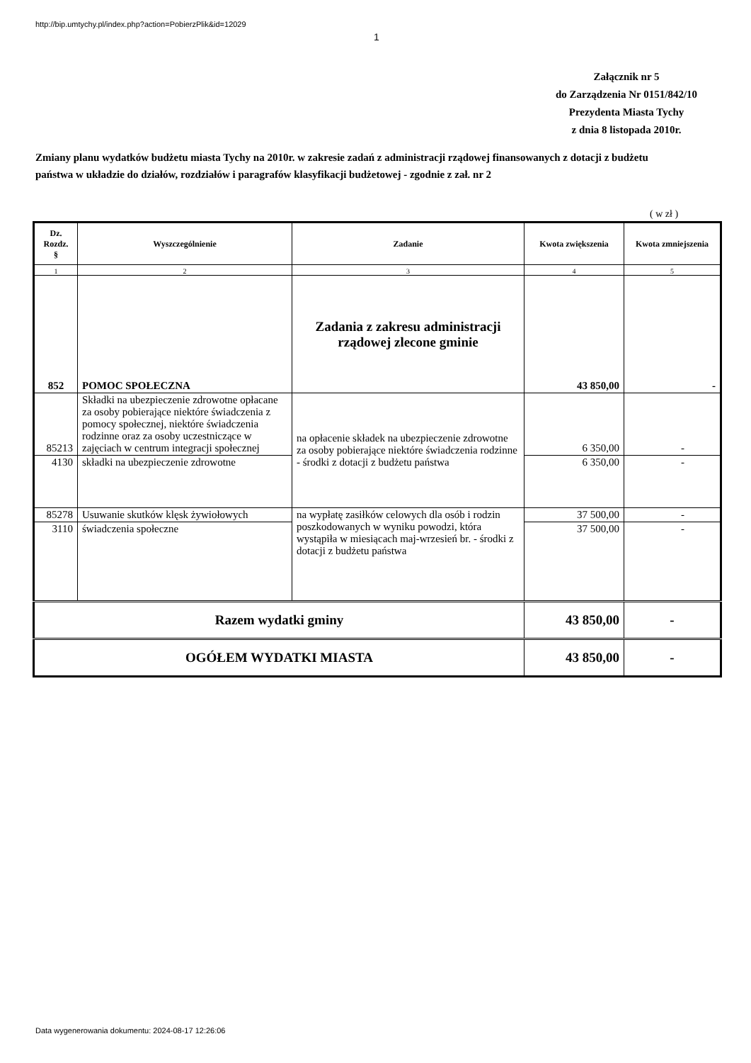http://bip.umtychy.pl/index.php?action=PobierzPlik&id=12029
1
Załącznik nr 5
do Zarządzenia Nr 0151/842/10
Prezydenta Miasta Tychy
z dnia 8 listopada 2010r.
Zmiany planu wydatków budżetu miasta Tychy na 2010r. w zakresie zadań z administracji rządowej finansowanych z dotacji z budżetu państwa w układzie do działów, rozdziałów i paragrafów klasyfikacji budżetowej - zgodnie z zał. nr 2
( w zł )
| Dz. Rozdz. § | Wyszczególnienie | Zadanie | Kwota zwiększenia | Kwota zmniejszenia |
| --- | --- | --- | --- | --- |
| 1 | 2 | 3 | 4 | 5 |
| 852 | POMOC SPOŁECZNA | Zadania z zakresu administracji rządowej zlecone gminie | 43 850,00 | - |
| 85213 | Składki na ubezpieczenie zdrowotne opłacane za osoby pobierające niektóre świadczenia z pomocy społecznej, niektóre świadczenia rodzinne oraz za osoby uczestniczące w zajęciach w centrum integracji społecznej | na opłacenie składek na ubezpieczenie zdrowotne za osoby pobierające niektóre świadczenia rodzinne - środki z dotacji z budżetu państwa | 6 350,00 | - |
| 4130 | składki na ubezpieczenie zdrowotne | | 6 350,00 | - |
| 85278 | Usuwanie skutków klęsk żywiołowych | na wypłatę zasiłków celowych dla osób i rodzin poszkodowanych w wyniku powodzi, która wystąpiła w miesiącach maj-wrzesień br. - środki z dotacji z budżetu państwa | 37 500,00 | - |
| 3110 | świadczenia społeczne | | 37 500,00 | - |
| Razem wydatki gminy | | | 43 850,00 | - |
| OGÓŁEM WYDATKI MIASTA | | | 43 850,00 | - |
Data wygenerowania dokumentu: 2024-08-17 12:26:06